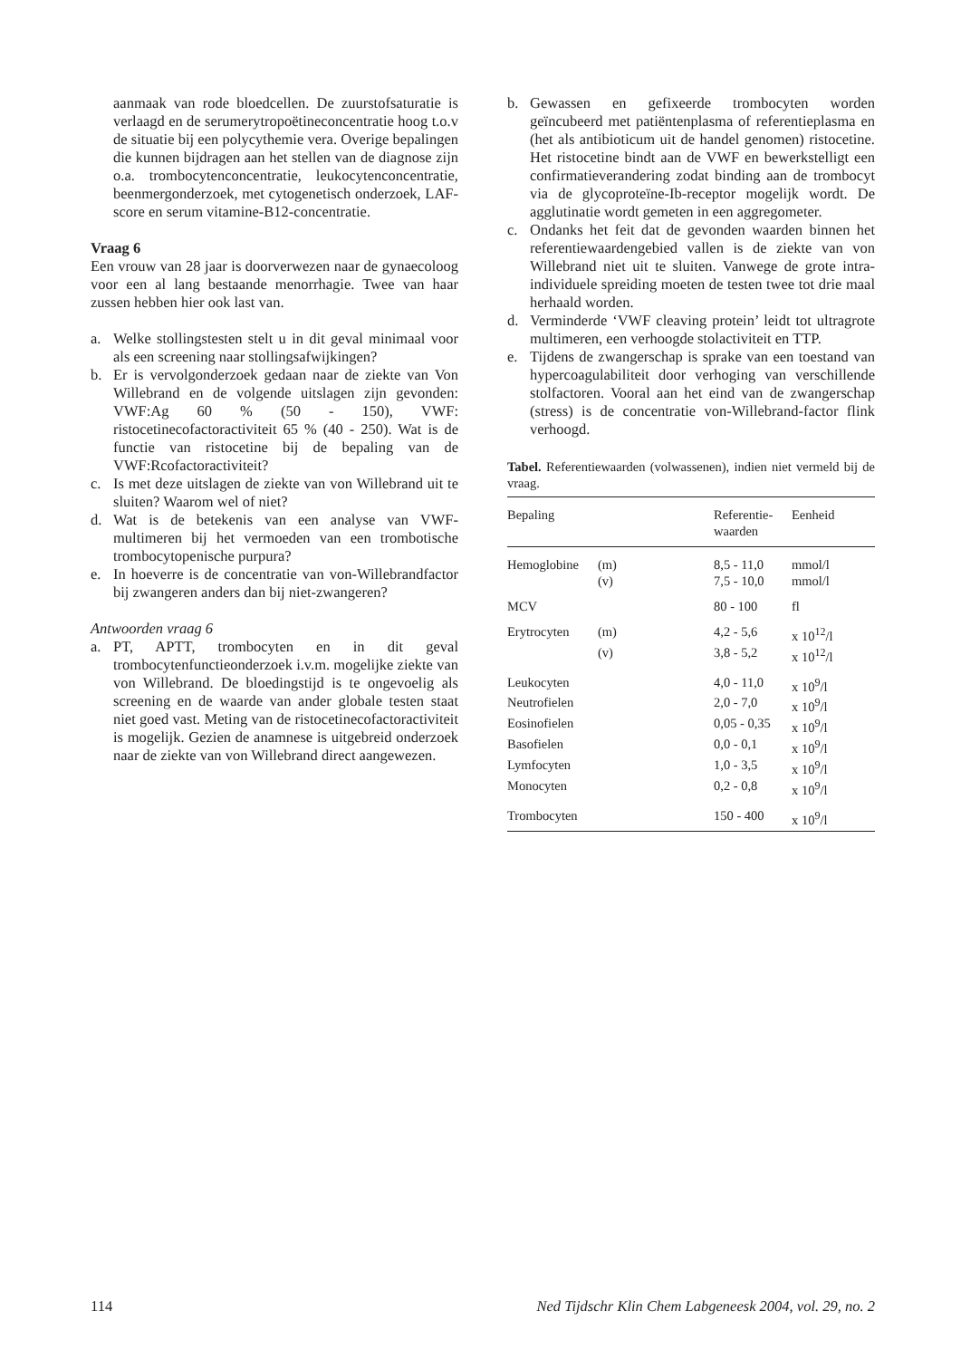aanmaak van rode bloedcellen. De zuurstofsaturatie is verlaagd en de serumerytropoëtineconcentratie hoog t.o.v de situatie bij een polycythemie vera. Overige bepalingen die kunnen bijdragen aan het stellen van de diagnose zijn o.a. trombocytenconcentratie, leukocytenconcentratie, beenmergonderzoek, met cytogenetisch onderzoek, LAF-score en serum vitamine-B12-concentratie.
Vraag 6
Een vrouw van 28 jaar is doorverwezen naar de gynaecoloog voor een al lang bestaande menorrhagie. Twee van haar zussen hebben hier ook last van.
a. Welke stollingstesten stelt u in dit geval minimaal voor als een screening naar stollingsafwijkingen?
b. Er is vervolgonderzoek gedaan naar de ziekte van Von Willebrand en de volgende uitslagen zijn gevonden: VWF:Ag 60 % (50 - 150), VWF: ristocetinecofactoractiviteit 65 % (40 - 250). Wat is de functie van ristocetine bij de bepaling van de VWF:Rcofactoractiviteit?
c. Is met deze uitslagen de ziekte van von Willebrand uit te sluiten? Waarom wel of niet?
d. Wat is de betekenis van een analyse van VWF-multimeren bij het vermoeden van een trombotische trombocytopenische purpura?
e. In hoeverre is de concentratie van von-Willebrandfactor bij zwangeren anders dan bij niet-zwangeren?
Antwoorden vraag 6
a. PT, APTT, trombocyten en in dit geval trombocytenfunctieonderzoek i.v.m. mogelijke ziekte van von Willebrand. De bloedingstijd is te ongevoelig als screening en de waarde van ander globale testen staat niet goed vast. Meting van de ristocetinecofactoractiviteit is mogelijk. Gezien de anamnese is uitgebreid onderzoek naar de ziekte van von Willebrand direct aangewezen.
b. Gewassen en gefixeerde trombocyten worden geïncubeerd met patiëntenplasma of referentieplasma en (het als antibioticum uit de handel genomen) ristocetine. Het ristocetine bindt aan de VWF en bewerkstelligt een confirmatieverandering zodat binding aan de trombocyt via de glycoproteïne-Ib-receptor mogelijk wordt. De agglutinatie wordt gemeten in een aggregometer.
c. Ondanks het feit dat de gevonden waarden binnen het referentiewaardengebied vallen is de ziekte van von Willebrand niet uit te sluiten. Vanwege de grote intra-individuele spreiding moeten de testen twee tot drie maal herhaald worden.
d. Verminderde ‘VWF cleaving protein’ leidt tot ultragrote multimeren, een verhoogde stolactiviteit en TTP.
e. Tijdens de zwangerschap is sprake van een toestand van hypercoagulabiliteit door verhoging van verschillende stolfactoren. Vooral aan het eind van de zwangerschap (stress) is de concentratie von-Willebrand-factor flink verhoogd.
Tabel. Referentiewaarden (volwassenen), indien niet vermeld bij de vraag.
| Bepaling | | Referentie- waarden | Eenheid |
| --- | --- | --- | --- |
| Hemoglobine | (m) | 8,5 - 11,0 | mmol/l |
| | (v) | 7,5 - 10,0 | mmol/l |
| MCV | | 80 - 100 | fl |
| Erytrocyten | (m) | 4,2 - 5,6 | x 10<sup>12</sup>/l |
| | (v) | 3,8 - 5,2 | x 10<sup>12</sup>/l |
| Leukocyten | | 4,0 - 11,0 | x 10<sup>9</sup>/l |
| Neutrofielen | | 2,0 - 7,0 | x 10<sup>9</sup>/l |
| Eosinofielen | | 0,05 - 0,35 | x 10<sup>9</sup>/l |
| Basofielen | | 0,0 - 0,1 | x 10<sup>9</sup>/l |
| Lymfocyten | | 1,0 - 3,5 | x 10<sup>9</sup>/l |
| Monocyten | | 0,2 - 0,8 | x 10<sup>9</sup>/l |
| Trombocyten | | 150 - 400 | x 10<sup>9</sup>/l |
114 Ned Tijdschr Klin Chem Labgeneesk 2004, vol. 29, no. 2